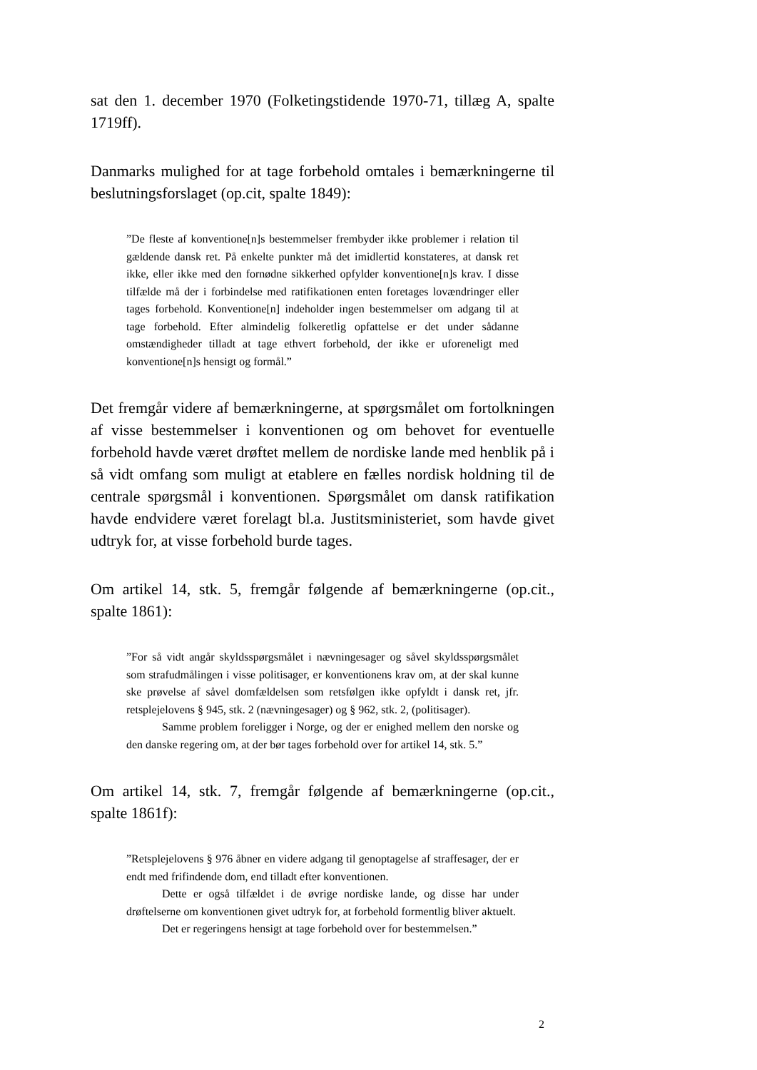sat den 1. december 1970 (Folketingstidende 1970-71, tillæg A, spalte 1719ff).
Danmarks mulighed for at tage forbehold omtales i bemærkningerne til beslutningsforslaget (op.cit, spalte 1849):
”De fleste af konventione[n]s bestemmelser frembyder ikke problemer i relation til gældende dansk ret. På enkelte punkter må det imidlertid konstateres, at dansk ret ikke, eller ikke med den fornødne sikkerhed opfylder konventione[n]s krav. I disse tilfælde må der i forbindelse med ratifikationen enten foretages lovændringer eller tages forbehold. Konventione[n] indeholder ingen bestemmelser om adgang til at tage forbehold. Efter almindelig folkeretlig opfattelse er det under sådanne omstændigheder tilladt at tage ethvert forbehold, der ikke er uforeneligt med konventione[n]s hensigt og formål.”
Det fremgår videre af bemærkningerne, at spørgsmålet om fortolkningen af visse bestemmelser i konventionen og om behovet for eventuelle forbehold havde været drøftet mellem de nordiske lande med henblik på i så vidt omfang som muligt at etablere en fælles nordisk holdning til de centrale spørgsmål i konventionen. Spørgsmålet om dansk ratifikation havde endvidere været forelagt bl.a. Justitsministeriet, som havde givet udtryk for, at visse forbehold burde tages.
Om artikel 14, stk. 5, fremgår følgende af bemærkningerne (op.cit., spalte 1861):
”For så vidt angår skyldsspørgsmålet i nævningesager og såvel skyldsspørgsmålet som strafudmålingen i visse politisager, er konventionens krav om, at der skal kunne ske prøvelse af såvel domfældelsen som retsfølgen ikke opfyldt i dansk ret, jfr. retsplejelovens § 945, stk. 2 (nævningesager) og § 962, stk. 2, (politisager).
Samme problem foreligger i Norge, og der er enighed mellem den norske og den danske regering om, at der bør tages forbehold over for artikel 14, stk. 5.”
Om artikel 14, stk. 7, fremgår følgende af bemærkningerne (op.cit., spalte 1861f):
”Retsplejelovens § 976 åbner en videre adgang til genoptagelse af straffesager, der er endt med frifindende dom, end tilladt efter konventionen.
Dette er også tilfældet i de øvrige nordiske lande, og disse har under drøftelserne om konventionen givet udtryk for, at forbehold formentlig bliver aktuelt.
Det er regeringens hensigt at tage forbehold over for bestemmelsen.”
2